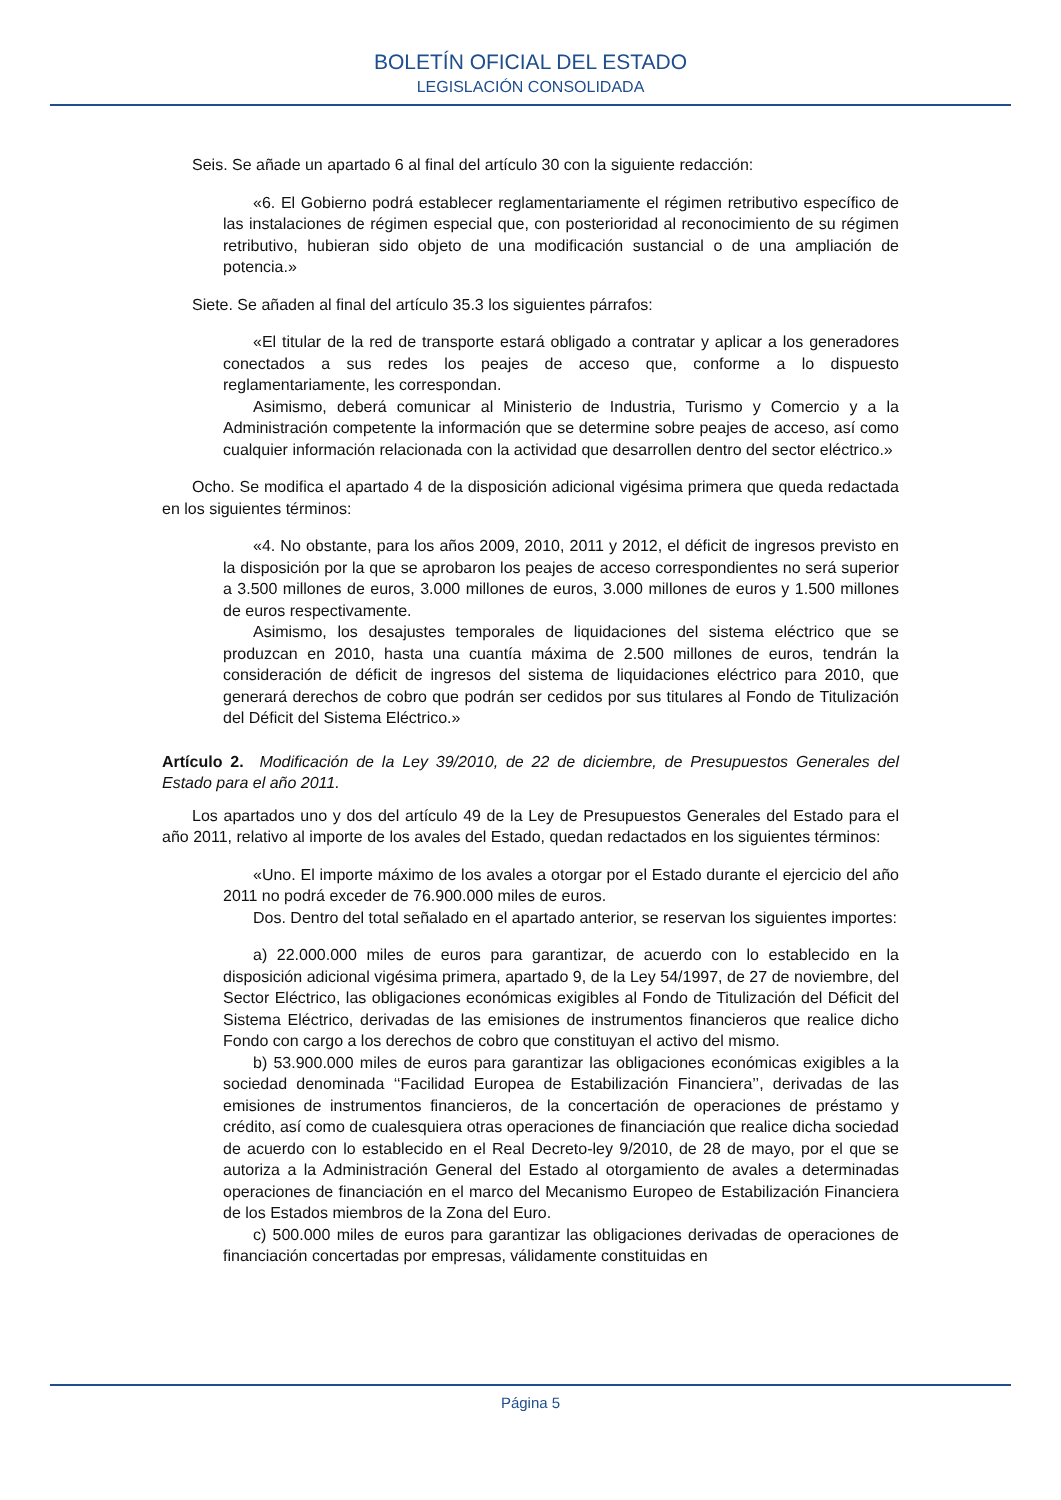BOLETÍN OFICIAL DEL ESTADO
LEGISLACIÓN CONSOLIDADA
Seis. Se añade un apartado 6 al final del artículo 30 con la siguiente redacción:
«6. El Gobierno podrá establecer reglamentariamente el régimen retributivo específico de las instalaciones de régimen especial que, con posterioridad al reconocimiento de su régimen retributivo, hubieran sido objeto de una modificación sustancial o de una ampliación de potencia.»
Siete. Se añaden al final del artículo 35.3 los siguientes párrafos:
«El titular de la red de transporte estará obligado a contratar y aplicar a los generadores conectados a sus redes los peajes de acceso que, conforme a lo dispuesto reglamentariamente, les correspondan.
Asimismo, deberá comunicar al Ministerio de Industria, Turismo y Comercio y a la Administración competente la información que se determine sobre peajes de acceso, así como cualquier información relacionada con la actividad que desarrollen dentro del sector eléctrico.»
Ocho. Se modifica el apartado 4 de la disposición adicional vigésima primera que queda redactada en los siguientes términos:
«4. No obstante, para los años 2009, 2010, 2011 y 2012, el déficit de ingresos previsto en la disposición por la que se aprobaron los peajes de acceso correspondientes no será superior a 3.500 millones de euros, 3.000 millones de euros, 3.000 millones de euros y 1.500 millones de euros respectivamente.
Asimismo, los desajustes temporales de liquidaciones del sistema eléctrico que se produzcan en 2010, hasta una cuantía máxima de 2.500 millones de euros, tendrán la consideración de déficit de ingresos del sistema de liquidaciones eléctrico para 2010, que generará derechos de cobro que podrán ser cedidos por sus titulares al Fondo de Titulización del Déficit del Sistema Eléctrico.»
Artículo 2. Modificación de la Ley 39/2010, de 22 de diciembre, de Presupuestos Generales del Estado para el año 2011.
Los apartados uno y dos del artículo 49 de la Ley de Presupuestos Generales del Estado para el año 2011, relativo al importe de los avales del Estado, quedan redactados en los siguientes términos:
«Uno. El importe máximo de los avales a otorgar por el Estado durante el ejercicio del año 2011 no podrá exceder de 76.900.000 miles de euros.
Dos. Dentro del total señalado en el apartado anterior, se reservan los siguientes importes:
a) 22.000.000 miles de euros para garantizar, de acuerdo con lo establecido en la disposición adicional vigésima primera, apartado 9, de la Ley 54/1997, de 27 de noviembre, del Sector Eléctrico, las obligaciones económicas exigibles al Fondo de Titulización del Déficit del Sistema Eléctrico, derivadas de las emisiones de instrumentos financieros que realice dicho Fondo con cargo a los derechos de cobro que constituyan el activo del mismo.
b) 53.900.000 miles de euros para garantizar las obligaciones económicas exigibles a la sociedad denominada ‘‘Facilidad Europea de Estabilización Financiera’’, derivadas de las emisiones de instrumentos financieros, de la concertación de operaciones de préstamo y crédito, así como de cualesquiera otras operaciones de financiación que realice dicha sociedad de acuerdo con lo establecido en el Real Decreto-ley 9/2010, de 28 de mayo, por el que se autoriza a la Administración General del Estado al otorgamiento de avales a determinadas operaciones de financiación en el marco del Mecanismo Europeo de Estabilización Financiera de los Estados miembros de la Zona del Euro.
c) 500.000 miles de euros para garantizar las obligaciones derivadas de operaciones de financiación concertadas por empresas, válidamente constituidas en
Página 5